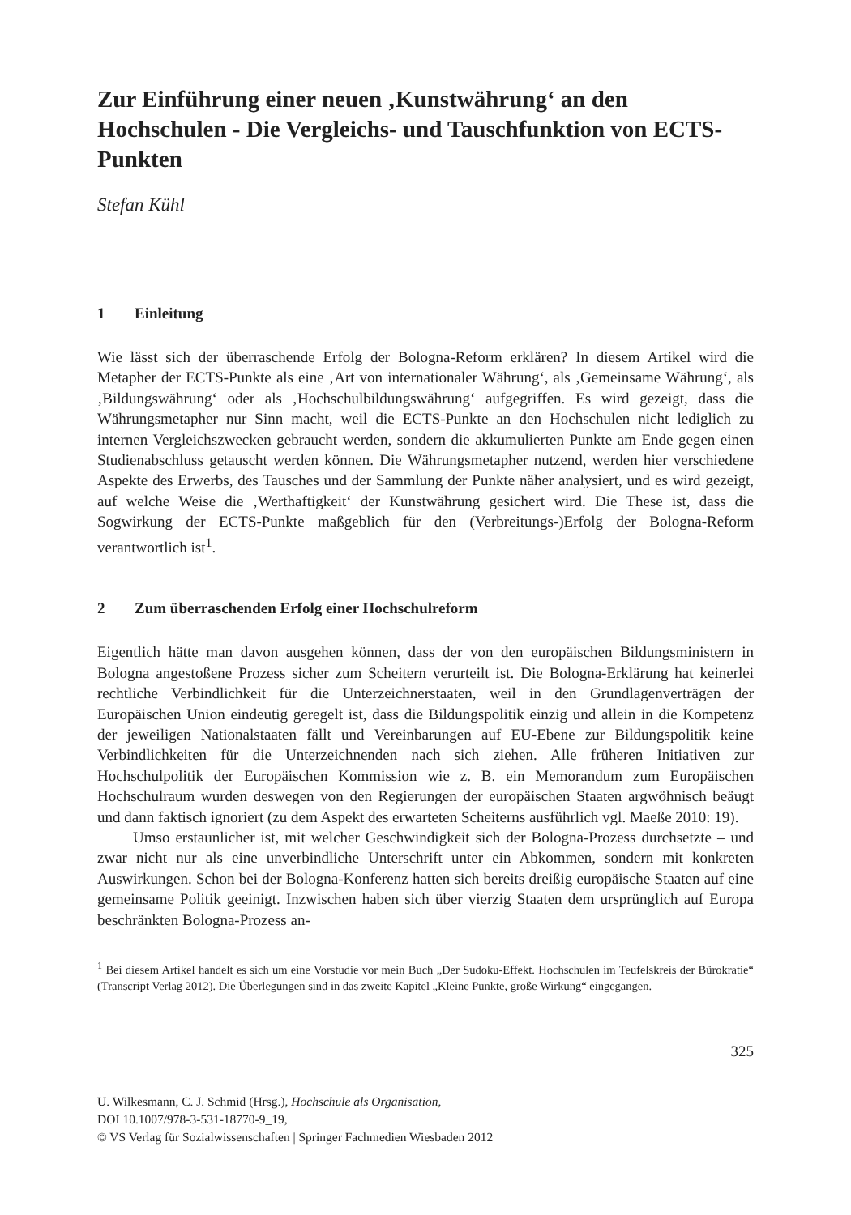Zur Einführung einer neuen ‚Kunstwährung‘ an den Hochschulen - Die Vergleichs- und Tauschfunktion von ECTS-Punkten
Stefan Kühl
1 Einleitung
Wie lässt sich der überraschende Erfolg der Bologna-Reform erklären? In diesem Artikel wird die Metapher der ECTS-Punkte als eine ‚Art von internationaler Währung‘, als ‚Gemeinsame Währung‘, als ‚Bildungswährung‘ oder als ‚Hochschulbildungswährung‘ aufgegriffen. Es wird gezeigt, dass die Währungsmetapher nur Sinn macht, weil die ECTS-Punkte an den Hochschulen nicht lediglich zu internen Vergleichszwecken gebraucht werden, sondern die akkumulierten Punkte am Ende gegen einen Studienabschluss getauscht werden können. Die Währungsmetapher nutzend, werden hier verschiedene Aspekte des Erwerbs, des Tausches und der Sammlung der Punkte näher analysiert, und es wird gezeigt, auf welche Weise die ‚Werthaftigkeit‘ der Kunstwährung gesichert wird. Die These ist, dass die Sogwirkung der ECTS-Punkte maßgeblich für den (Verbreitungs-)Erfolg der Bologna-Reform verantwortlich ist<sup>1</sup>.
2 Zum überraschenden Erfolg einer Hochschulreform
Eigentlich hätte man davon ausgehen können, dass der von den europäischen Bildungsministern in Bologna angestoßene Prozess sicher zum Scheitern verurteilt ist. Die Bologna-Erklärung hat keinerlei rechtliche Verbindlichkeit für die Unterzeichnerstaaten, weil in den Grundlagenverträgen der Europäischen Union eindeutig geregelt ist, dass die Bildungspolitik einzig und allein in die Kompetenz der jeweiligen Nationalstaaten fällt und Vereinbarungen auf EU-Ebene zur Bildungspolitik keine Verbindlichkeiten für die Unterzeichnenden nach sich ziehen. Alle früheren Initiativen zur Hochschulpolitik der Europäischen Kommission wie z. B. ein Memorandum zum Europäischen Hochschulraum wurden deswegen von den Regierungen der europäischen Staaten argwöhnisch beäugt und dann faktisch ignoriert (zu dem Aspekt des erwarteten Scheiterns ausführlich vgl. Maeße 2010: 19).
Umso erstaunlicher ist, mit welcher Geschwindigkeit sich der Bologna-Prozess durchsetzte – und zwar nicht nur als eine unverbindliche Unterschrift unter ein Abkommen, sondern mit konkreten Auswirkungen. Schon bei der Bologna-Konferenz hatten sich bereits dreißig europäische Staaten auf eine gemeinsame Politik geeinigt. Inzwischen haben sich über vierzig Staaten dem ursprünglich auf Europa beschränkten Bologna-Prozess an-
<sup>1</sup> Bei diesem Artikel handelt es sich um eine Vorstudie vor mein Buch „Der Sudoku-Effekt. Hochschulen im Teufelskreis der Bürokratie“ (Transcript Verlag 2012). Die Überlegungen sind in das zweite Kapitel „Kleine Punkte, große Wirkung“ eingegangen.
325
U. Wilkesmann, C. J. Schmid (Hrsg.), Hochschule als Organisation,
DOI 10.1007/978-3-531-18770-9_19,
© VS Verlag für Sozialwissenschaften | Springer Fachmedien Wiesbaden 2012